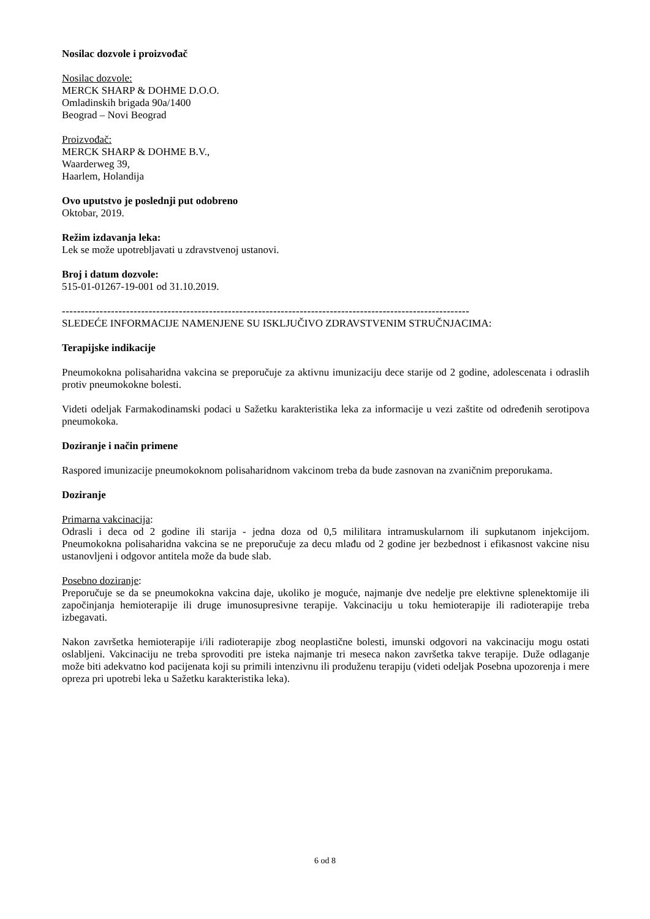Nosilac dozvole i proizvođač
Nosilac dozvole:
MERCK SHARP & DOHME D.O.O.
Omladinskih brigada 90a/1400
Beograd – Novi Beograd
Proizvođač:
MERCK SHARP & DOHME B.V.,
Waarderweg 39,
Haarlem, Holandija
Ovo uputstvo je poslednji put odobreno
Oktobar, 2019.
Režim izdavanja leka:
Lek se može upotrebljavati u zdravstvenoj ustanovi.
Broj i datum dozvole:
515-01-01267-19-001 od 31.10.2019.
------------------------------------------------------------------------------------------------------------
SLEDEĆE INFORMACIJE NAMENJENE SU ISKLJUČIVO ZDRAVSTVENIM STRUČNJACIMA:
Terapijske indikacije
Pneumokokna polisaharidna vakcina se preporučuje za aktivnu imunizaciju dece starije od 2 godine, adolescenata i odraslih protiv pneumokokne bolesti.
Videti odeljak Farmakodinamski podaci u Sažetku karakteristika leka za informacije u vezi zaštite od određenih serotipova pneumokoka.
Doziranje i način primene
Raspored imunizacije pneumokoknom polisaharidnom vakcinom treba da bude zasnovan na zvaničnim preporukama.
Doziranje
Primarna vakcinacija:
Odrasli i deca od 2 godine ili starija - jedna doza od 0,5 mililitara intramuskularnom ili supkutanom injekcijom. Pneumokokna polisaharidna vakcina se ne preporučuje za decu mlađu od 2 godine jer bezbednost i efikasnost vakcine nisu ustanovljeni i odgovor antitela može da bude slab.
Posebno doziranje:
Preporučuje se da se pneumokokna vakcina daje, ukoliko je moguće, najmanje dve nedelje pre elektivne splenektomije ili započinjanja hemioterapije ili druge imunosupresivne terapije. Vakcinaciju u toku hemioterapije ili radioterapije treba izbegavati.
Nakon završetka hemioterapije i/ili radioterapije zbog neoplastične bolesti, imunski odgovori na vakcinaciju mogu ostati oslabljeni. Vakcinaciju ne treba sprovoditi pre isteka najmanje tri meseca nakon završetka takve terapije. Duže odlaganje može biti adekvatno kod pacijenata koji su primili intenzivnu ili produženu terapiju (videti odeljak Posebna upozorenja i mere opreza pri upotrebi leka u Sažetku karakteristika leka).
6 od 8